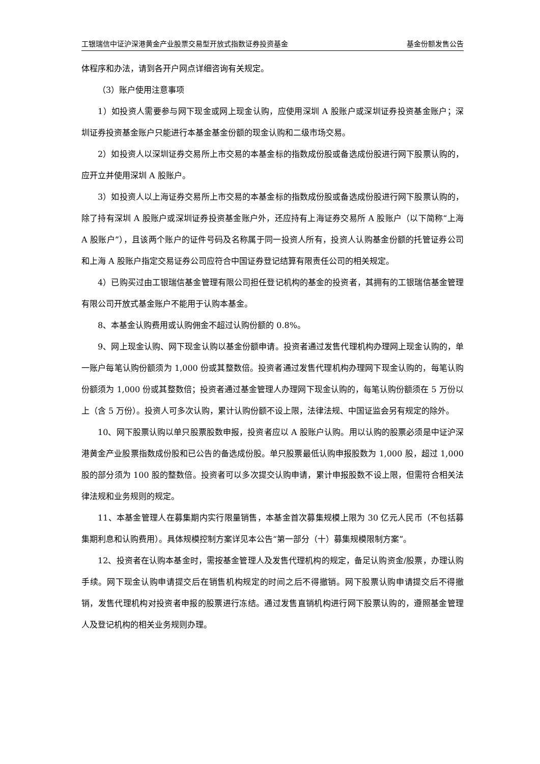工银瑞信中证沪深港黄金产业股票交易型开放式指数证券投资基金 基金份额发售公告
体程序和办法，请到各开户网点详细咨询有关规定。
（3）账户使用注意事项
1）如投资人需要参与网下现金或网上现金认购，应使用深圳 A 股账户或深圳证券投资基金账户；深圳证券投资基金账户只能进行本基金基金份额的现金认购和二级市场交易。
2）如投资人以深圳证券交易所上市交易的本基金标的指数成份股或备选成份股进行网下股票认购的，应开立并使用深圳 A 股账户。
3）如投资人以上海证券交易所上市交易的本基金标的指数成份股或备选成份股进行网下股票认购的，除了持有深圳 A 股账户或深圳证券投资基金账户外，还应持有上海证券交易所 A 股账户（以下简称“上海 A 股账户”），且该两个账户的证件号码及名称属于同一投资人所有，投资人认购基金份额的托管证券公司和上海 A 股账户指定交易证券公司应符合中国证券登记结算有限责任公司的相关规定。
4）已购买过由工银瑞信基金管理有限公司担任登记机构的基金的投资者，其拥有的工银瑞信基金管理有限公司开放式基金账户不能用于认购本基金。
8、本基金认购费用或认购佣金不超过认购份额的 0.8%。
9、网上现金认购、网下现金认购以基金份额申请。投资者通过发售代理机构办理网上现金认购的，单一账户每笔认购份额须为 1,000 份或其整数倍。投资者通过发售代理机构办理网下现金认购的，每笔认购份额须为 1,000 份或其整数倍；投资者通过基金管理人办理网下现金认购的，每笔认购份额须在 5 万份以上（含 5 万份）。投资人可多次认购，累计认购份额不设上限，法律法规、中国证监会另有规定的除外。
10、网下股票认购以单只股票股数申报，投资者应以 A 股账户认购。用以认购的股票必须是中证沪深港黄金产业股票指数成份股和已公告的备选成份股。单只股票最低认购申报股数为 1,000 股，超过 1,000 股的部分须为 100 股的整数倍。投资者可以多次提交认购申请，累计申报股数不设上限，但需符合相关法律法规和业务规则的规定。
11、本基金管理人在募集期内实行限量销售，本基金首次募集规模上限为 30 亿元人民币（不包括募集期利息和认购费用）。具体规模控制方案详见本公告“第一部分（十）募集规模限制方案”。
12、投资者在认购本基金时，需按基金管理人及发售代理机构的规定，备足认购资金/股票，办理认购手续。网下现金认购申请提交后在销售机构规定的时间之后不得撤销。网下股票认购申请提交后不得撤销，发售代理机构对投资者申报的股票进行冻结。通过发售直销机构进行网下股票认购的，遵照基金管理人及登记机构的相关业务规则办理。